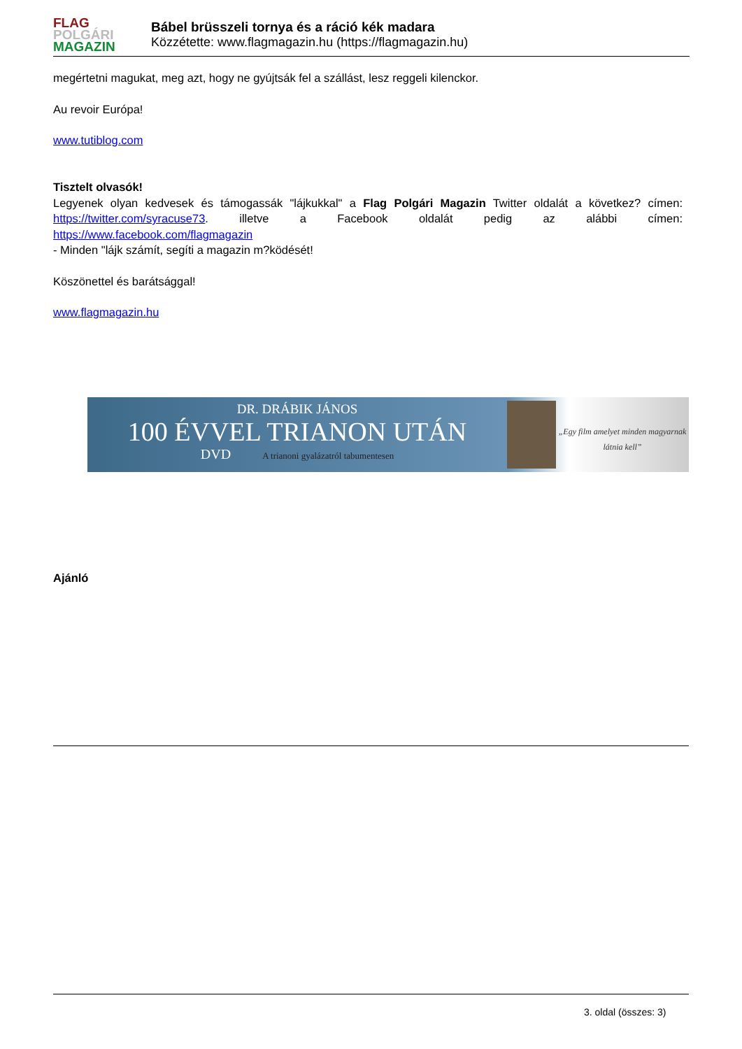FLAG
POLGÁRI
MAGAZIN
Bábel brüsszeli tornya és a ráció kék madara
Közzétette: www.flagmagazin.hu (https://flagmagazin.hu)
megértetni magukat, meg azt, hogy ne gyújtsák fel a szállást, lesz reggeli kilenckor.
Au revoir Európa!
www.tutiblog.com
Tisztelt olvasók!
Legyenek olyan kedvesek és támogassák "lájkukkal" a Flag Polgári Magazin Twitter oldalát a következ? címen: https://twitter.com/syracuse73. illetve a Facebook oldalát pedig az alábbi címen:
https://www.facebook.com/flagmagazin
- Minden "lájk számít, segíti a magazin m?ködését!
Köszönettel és barátsággal!
www.flagmagazin.hu
DR. DRÁBIK JÁNOS
100 ÉVVEL TRIANON UTÁN
DVD A trianoni gyalázatról tabumentesen
„Egy film amelyet minden magyarnak látnia kell”
Ajánló
3. oldal (összes: 3)